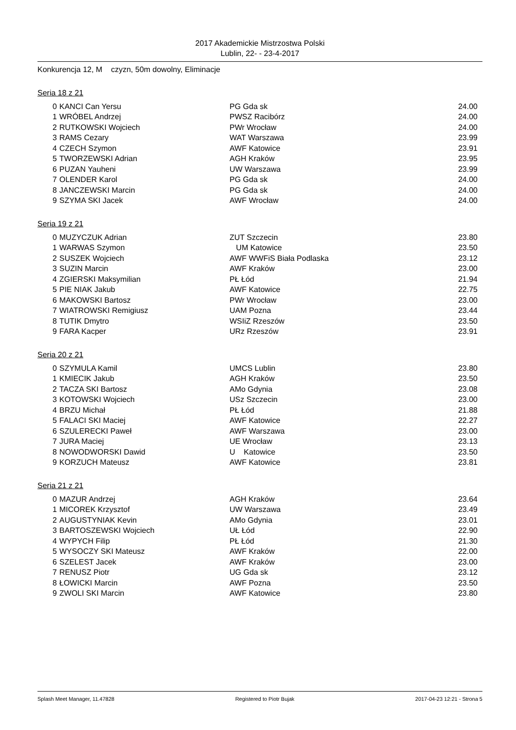2017 Akademickie Mistrzostwa Polski
Lublin, 22- - 23-4-2017
Konkurencja 12, M czyzn, 50m dowolny, Eliminacje
Seria 18 z 21
| 0 | KANCI Can Yersu | PG Gda sk | 24.00 |
| 1 | WRÓBEL Andrzej | PWSZ Racibórz | 24.00 |
| 2 | RUTKOWSKI Wojciech | PWr Wrocław | 24.00 |
| 3 | RAMS Cezary | WAT Warszawa | 23.99 |
| 4 | CZECH Szymon | AWF Katowice | 23.91 |
| 5 | TWORZEWSKI Adrian | AGH Kraków | 23.95 |
| 6 | PUZAN Yauheni | UW Warszawa | 23.99 |
| 7 | OLENDER Karol | PG Gda sk | 24.00 |
| 8 | JANCZEWSKI Marcin | PG Gda sk | 24.00 |
| 9 | SZYMA SKI Jacek | AWF Wrocław | 24.00 |
Seria 19 z 21
| 0 | MUZYCZUK Adrian | ZUT Szczecin | 23.80 |
| 1 | WARWAS Szymon | UM Katowice | 23.50 |
| 2 | SUSZEK Wojciech | AWF WWFiS Biała Podlaska | 23.12 |
| 3 | SUZIN Marcin | AWF Kraków | 23.00 |
| 4 | ZGIERSKI Maksymilian | PŁ Łód | 21.94 |
| 5 | PIE NIAK Jakub | AWF Katowice | 22.75 |
| 6 | MAKOWSKI Bartosz | PWr Wrocław | 23.00 |
| 7 | WIATROWSKI Remigiusz | UAM Pozna | 23.44 |
| 8 | TUTIK Dmytro | WSIiZ Rzeszów | 23.50 |
| 9 | FARA Kacper | URz Rzeszów | 23.91 |
Seria 20 z 21
| 0 | SZYMULA Kamil | UMCS Lublin | 23.80 |
| 1 | KMIECIK Jakub | AGH Kraków | 23.50 |
| 2 | TACZA SKI Bartosz | AMo Gdynia | 23.08 |
| 3 | KOTOWSKI Wojciech | USz Szczecin | 23.00 |
| 4 | BRZU Michał | PŁ Łód | 21.88 |
| 5 | FALACI SKI Maciej | AWF Katowice | 22.27 |
| 6 | SZULERECKI Paweł | AWF Warszawa | 23.00 |
| 7 | JURA Maciej | UE Wrocław | 23.13 |
| 8 | NOWODWORSKI Dawid | U Katowice | 23.50 |
| 9 | KORZUCH Mateusz | AWF Katowice | 23.81 |
Seria 21 z 21
| 0 | MAZUR Andrzej | AGH Kraków | 23.64 |
| 1 | MICOREK Krzysztof | UW Warszawa | 23.49 |
| 2 | AUGUSTYNIAK Kevin | AMo Gdynia | 23.01 |
| 3 | BARTOSZEWSKI Wojciech | UŁ Łód | 22.90 |
| 4 | WYPYCH Filip | PŁ Łód | 21.30 |
| 5 | WYSOCZY SKI Mateusz | AWF Kraków | 22.00 |
| 6 | SZELEST Jacek | AWF Kraków | 23.00 |
| 7 | RENUSZ Piotr | UG Gda sk | 23.12 |
| 8 | ŁOWICKI Marcin | AWF Pozna | 23.50 |
| 9 | ZWOLI SKI Marcin | AWF Katowice | 23.80 |
Splash Meet Manager, 11.47828 Registered to Piotr Bujak 2017-04-23 12:21 - Strona 5